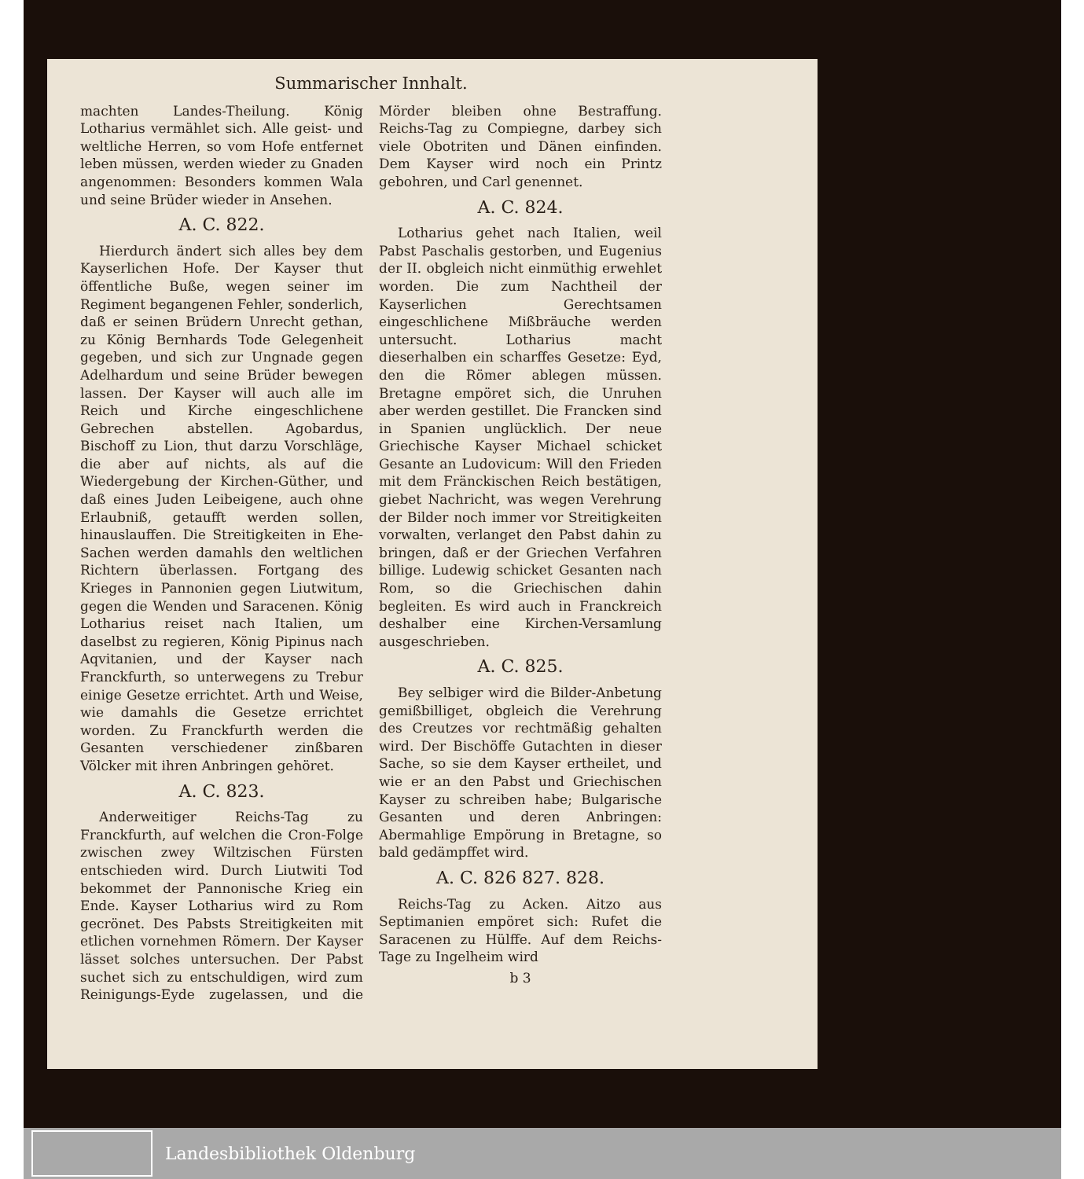Summarischer Innhalt.
machten Landes-Theilung. König Lotharius vermählet sich. Alle geist- und weltliche Herren, so vom Hofe entfernet leben müssen, werden wieder zu Gnaden angenommen: Besonders kommen Wala und seine Brüder wieder in Ansehen.
A. C. 822.
Hierdurch ändert sich alles bey dem Kayserlichen Hofe. Der Kayser thut öffentliche Buße, wegen seiner im Regiment begangenen Fehler, sonderlich, daß er seinen Brüdern Unrecht gethan, zu König Bernhards Tode Gelegenheit gegeben, und sich zur Ungnade gegen Adelhardum und seine Brüder bewegen lassen. Der Kayser will auch alle im Reich und Kirche eingeschlichene Gebrechen abstellen. Agobardus, Bischoff zu Lion, thut darzu Vorschläge, die aber auf nichts, als auf die Wiedergebung der Kirchen-Güther, und daß eines Juden Leibeigene, auch ohne Erlaubniß, getaufft werden sollen, hinauslauffen. Die Streitigkeiten in Ehe-Sachen werden damahls den weltlichen Richtern überlassen. Fortgang des Krieges in Pannonien gegen Liutwitum, gegen die Wenden und Saracenen. König Lotharius reiset nach Italien, um daselbst zu regieren, König Pipinus nach Aqvitanien, und der Kayser nach Franckfurth, so unterwegens zu Trebur einige Gesetze errichtet. Arth und Weise, wie damahls die Gesetze errichtet worden. Zu Franckfurth werden die Gesanten verschiedener zinßbaren Völcker mit ihren Anbringen gehöret.
A. C. 823.
Anderweitiger Reichs-Tag zu Franckfurth, auf welchen die Cron-Folge zwischen zwey Wiltzischen Fürsten entschieden wird. Durch Liutwiti Tod bekommet der Pannonische Krieg ein Ende. Kayser Lotharius wird zu Rom gecrönet. Des Pabsts Streitigkeiten mit etlichen vornehmen Römern. Der Kayser lässet solches untersuchen. Der Pabst suchet sich zu entschuldigen, wird zum Reinigungs-Eyde zugelassen, und die Mörder bleiben ohne Bestraffung. Reichs-Tag zu Compiegne, darbey sich viele Obotriten und Dänen einfinden. Dem Kayser wird noch ein Printz gebohren, und Carl genennet.
A. C. 824.
Lotharius gehet nach Italien, weil Pabst Paschalis gestorben, und Eugenius der II. obgleich nicht einmüthig erwehlet worden. Die zum Nachtheil der Kayserlichen Gerechtsamen eingeschlichene Mißbräuche werden untersucht. Lotharius macht dieserhalben ein scharffes Gesetze: Eyd, den die Römer ablegen müssen. Bretagne empöret sich, die Unruhen aber werden gestillet. Die Francken sind in Spanien unglücklich. Der neue Griechische Kayser Michael schicket Gesante an Ludovicum: Will den Frieden mit dem Fränckischen Reich bestätigen, giebet Nachricht, was wegen Verehrung der Bilder noch immer vor Streitigkeiten vorwalten, verlanget den Pabst dahin zu bringen, daß er der Griechen Verfahren billige. Ludewig schicket Gesanten nach Rom, so die Griechischen dahin begleiten. Es wird auch in Franckreich deshalber eine Kirchen-Versamlung ausgeschrieben.
A. C. 825.
Bey selbiger wird die Bilder-Anbetung gemißbilliget, obgleich die Verehrung des Creutzes vor rechtmäßig gehalten wird. Der Bischöffe Gutachten in dieser Sache, so sie dem Kayser ertheilet, und wie er an den Pabst und Griechischen Kayser zu schreiben habe; Bulgarische Gesanten und deren Anbringen: Abermahlige Empörung in Bretagne, so bald gedämpffet wird.
A. C. 826 827. 828.
Reichs-Tag zu Acken. Aitzo aus Septimanien empöret sich: Rufet die Saracenen zu Hülffe. Auf dem Reichs-Tage zu Ingelheim wird
b 3
Landesbibliothek Oldenburg